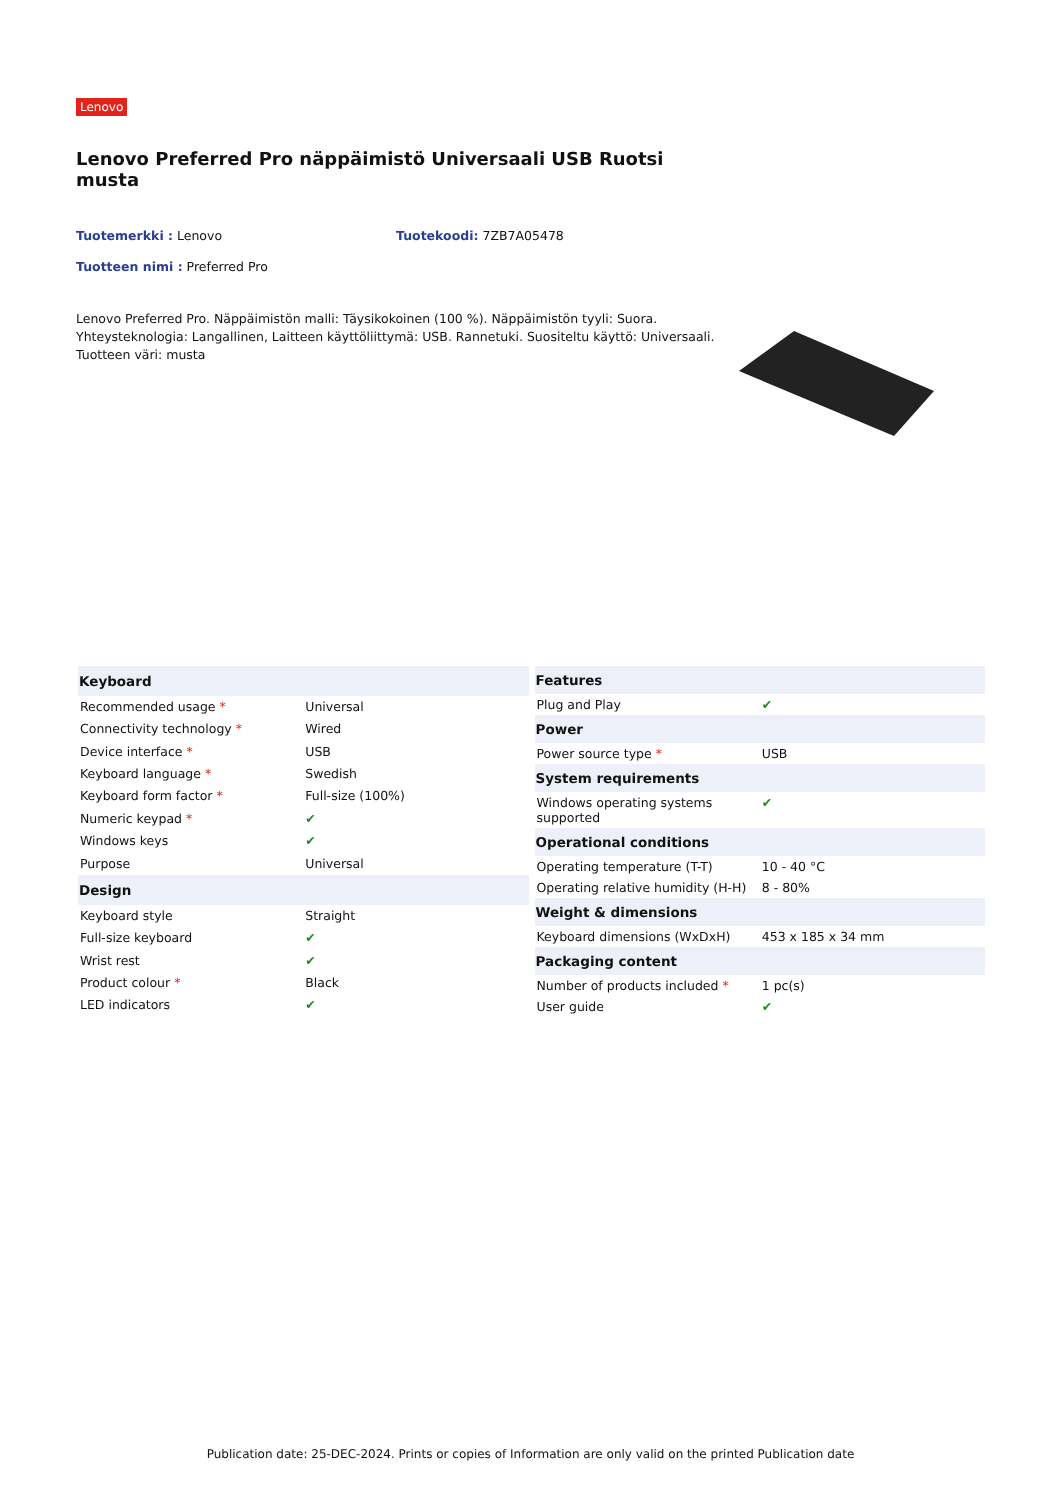Lenovo
Lenovo Preferred Pro näppäimistö Universaali USB Ruotsi musta
Tuotemerkki : Lenovo Tuotekoodi: 7ZB7A05478
Tuotteen nimi : Preferred Pro
Lenovo Preferred Pro. Näppäimistön malli: Täysikokoinen (100 %). Näppäimistön tyyli: Suora. Yhteysteknologia: Langallinen, Laitteen käyttöliittymä: USB. Rannetuki. Suositeltu käyttö: Universaali. Tuotteen väri: musta
| Keyboard | |
| --- | --- |
| Recommended usage * | Universal |
| Connectivity technology * | Wired |
| Device interface * | USB |
| Keyboard language * | Swedish |
| Keyboard form factor * | Full-size (100%) |
| Numeric keypad * | ✔ |
| Windows keys | ✔ |
| Purpose | Universal |
| Design | |
| Keyboard style | Straight |
| Full-size keyboard | ✔ |
| Wrist rest | ✔ |
| Product colour * | Black |
| LED indicators | ✔ |
| Features | |
| --- | --- |
| Plug and Play | ✔ |
| Power | |
| Power source type * | USB |
| System requirements | |
| Windows operating systems supported | ✔ |
| Operational conditions | |
| Operating temperature (T-T) | 10 - 40 °C |
| Operating relative humidity (H-H) | 8 - 80% |
| Weight & dimensions | |
| Keyboard dimensions (WxDxH) | 453 x 185 x 34 mm |
| Packaging content | |
| Number of products included * | 1 pc(s) |
| User guide | ✔ |
Publication date: 25-DEC-2024. Prints or copies of Information are only valid on the printed Publication date